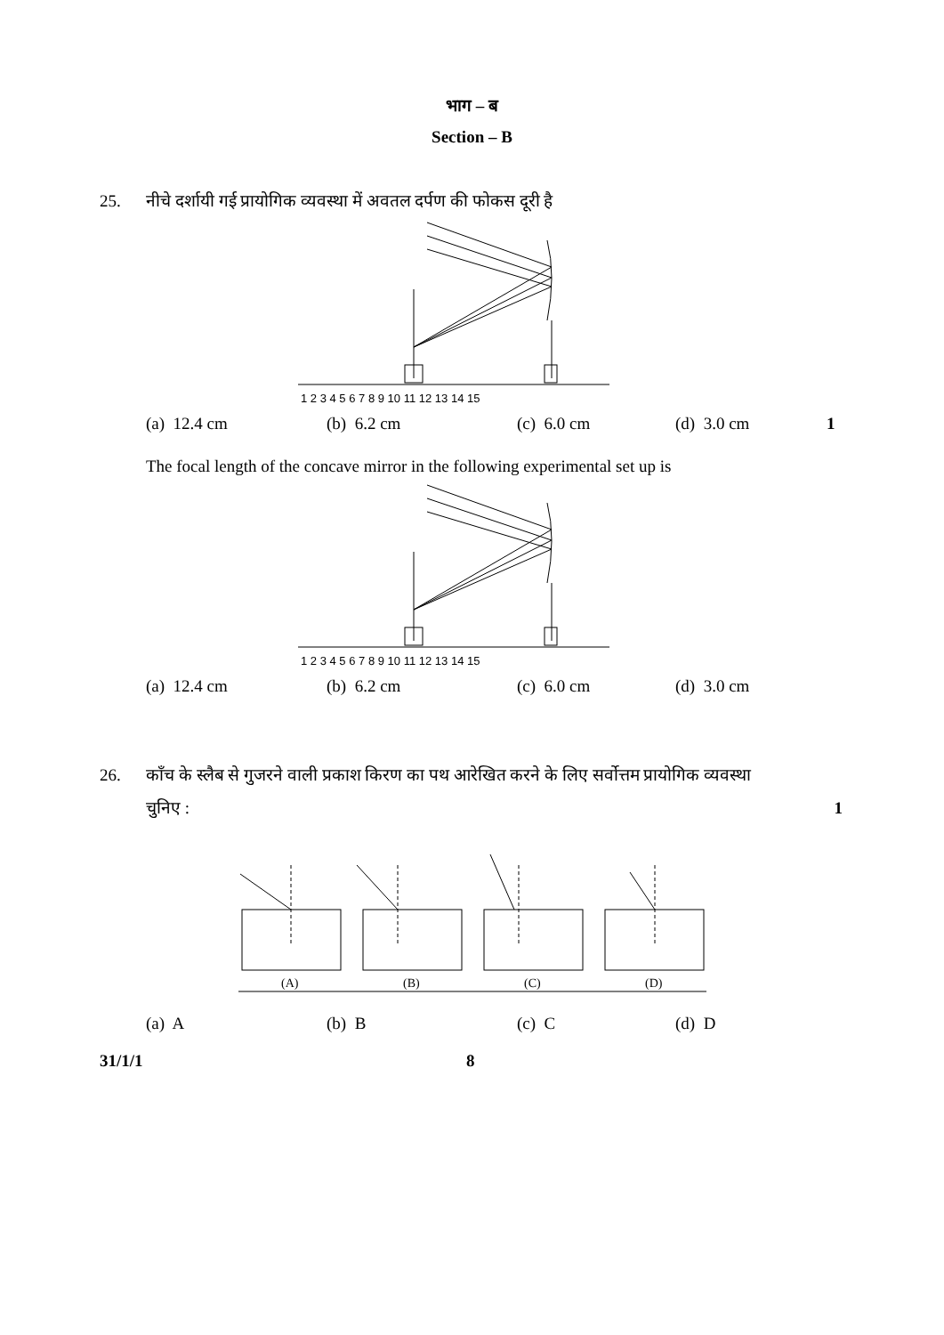भाग – ब
Section – B
25. नीचे दर्शायी गई प्रायोगिक व्यवस्था में अवतल दर्पण की फोकस दूरी है
1 2 3 4 5 6 7 8 9 10 11 12 13 14 15
(a) 12.4 cm (b) 6.2 cm (c) 6.0 cm (d) 3.0 cm 1
The focal length of the concave mirror in the following experimental set up is
1 2 3 4 5 6 7 8 9 10 11 12 13 14 15
(a) 12.4 cm (b) 6.2 cm (c) 6.0 cm (d) 3.0 cm
26. काँच के स्लैब से गुजरने वाली प्रकाश किरण का पथ आरेखित करने के लिए सर्वोत्तम प्रायोगिक व्यवस्था
चुनिए : 1
(A)
(B)
(C)
(D)
(a) A (b) B (c) C (d) D
31/1/1 8